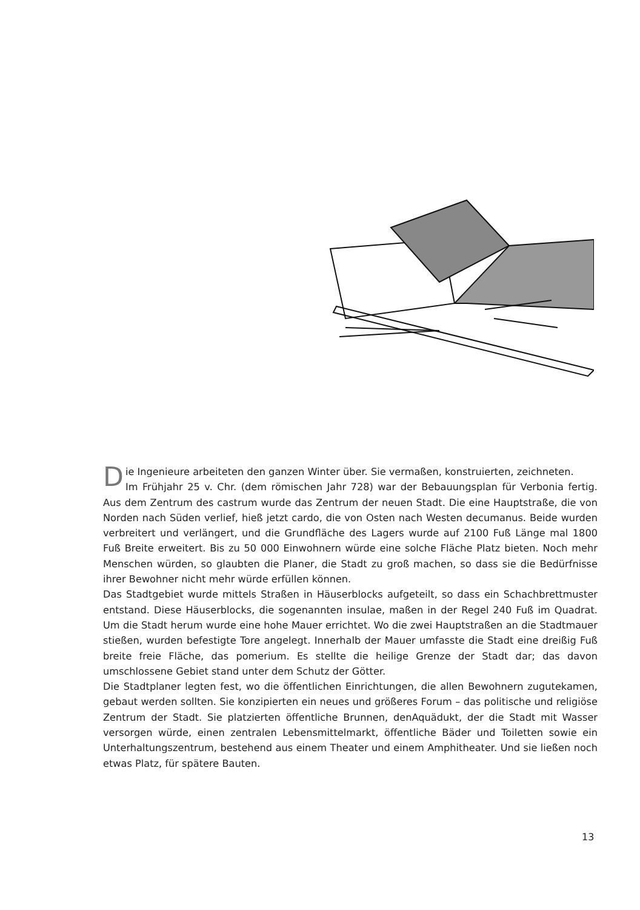Die Ingenieure arbeiteten den ganzen Winter über. Sie vermaßen, konstruierten, zeichneten.
Im Frühjahr 25 v. Chr. (dem römischen Jahr 728) war der Bebauungsplan für Verbonia fertig. Aus dem Zentrum des castrum wurde das Zentrum der neuen Stadt. Die eine Hauptstraße, die von Norden nach Süden verlief, hieß jetzt cardo, die von Osten nach Westen decumanus. Beide wurden verbreitert und verlängert, und die Grundfläche des Lagers wurde auf 2100 Fuß Länge mal 1800 Fuß Breite erweitert. Bis zu 50 000 Einwohnern würde eine solche Fläche Platz bieten. Noch mehr Menschen würden, so glaubten die Planer, die Stadt zu groß machen, so dass sie die Bedürfnisse ihrer Bewohner nicht mehr würde erfüllen können.
Das Stadtgebiet wurde mittels Straßen in Häuserblocks aufgeteilt, so dass ein Schachbrettmuster entstand. Diese Häuserblocks, die sogenannten insulae, maßen in der Regel 240 Fuß im Quadrat. Um die Stadt herum wurde eine hohe Mauer errichtet. Wo die zwei Hauptstraßen an die Stadtmauer stießen, wurden befestigte Tore angelegt. Innerhalb der Mauer umfasste die Stadt eine dreißig Fuß breite freie Fläche, das pomerium. Es stellte die heilige Grenze der Stadt dar; das davon umschlossene Gebiet stand unter dem Schutz der Götter.
Die Stadtplaner legten fest, wo die öffentlichen Einrichtungen, die allen Bewohnern zugutekamen, gebaut werden sollten. Sie konzipierten ein neues und größeres Forum – das politische und religiöse Zentrum der Stadt. Sie platzierten öffentliche Brunnen, denAquädukt, der die Stadt mit Wasser versorgen würde, einen zentralen Lebensmittelmarkt, öffentliche Bäder und Toiletten sowie ein Unterhaltungszentrum, bestehend aus einem Theater und einem Amphitheater. Und sie ließen noch etwas Platz, für spätere Bauten.
13